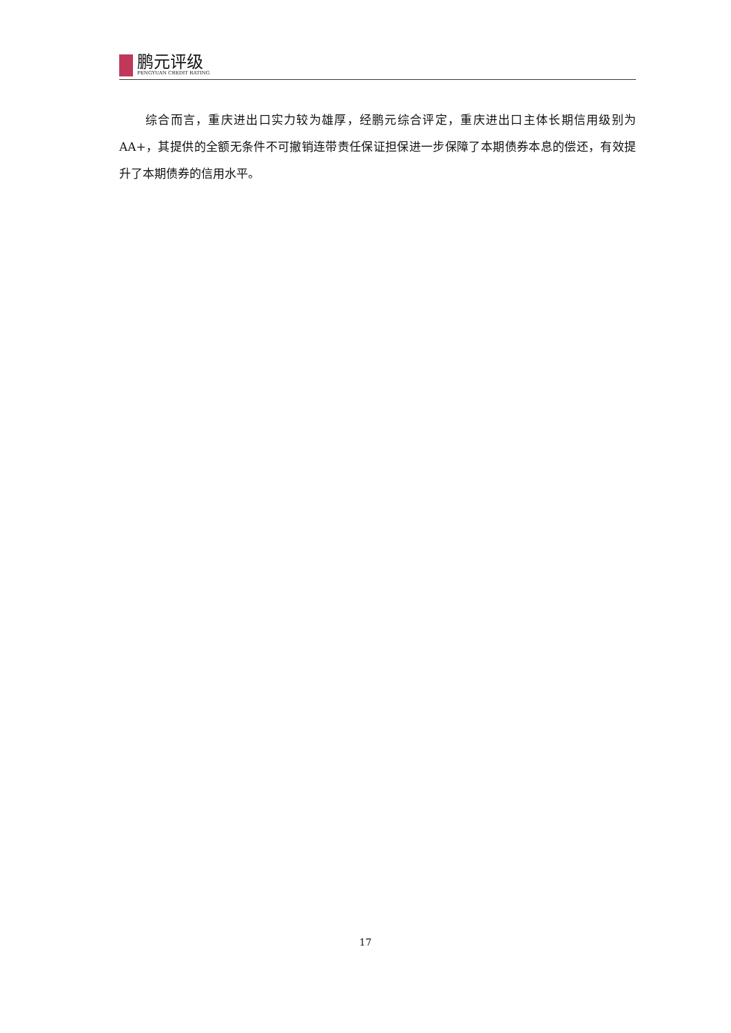鹏元评级
PENGYUAN CREDIT RATING
综合而言，重庆进出口实力较为雄厚，经鹏元综合评定，重庆进出口主体长期信用级别为 AA+，其提供的全额无条件不可撤销连带责任保证担保进一步保障了本期债券本息的偿还，有效提升了本期债券的信用水平。
17